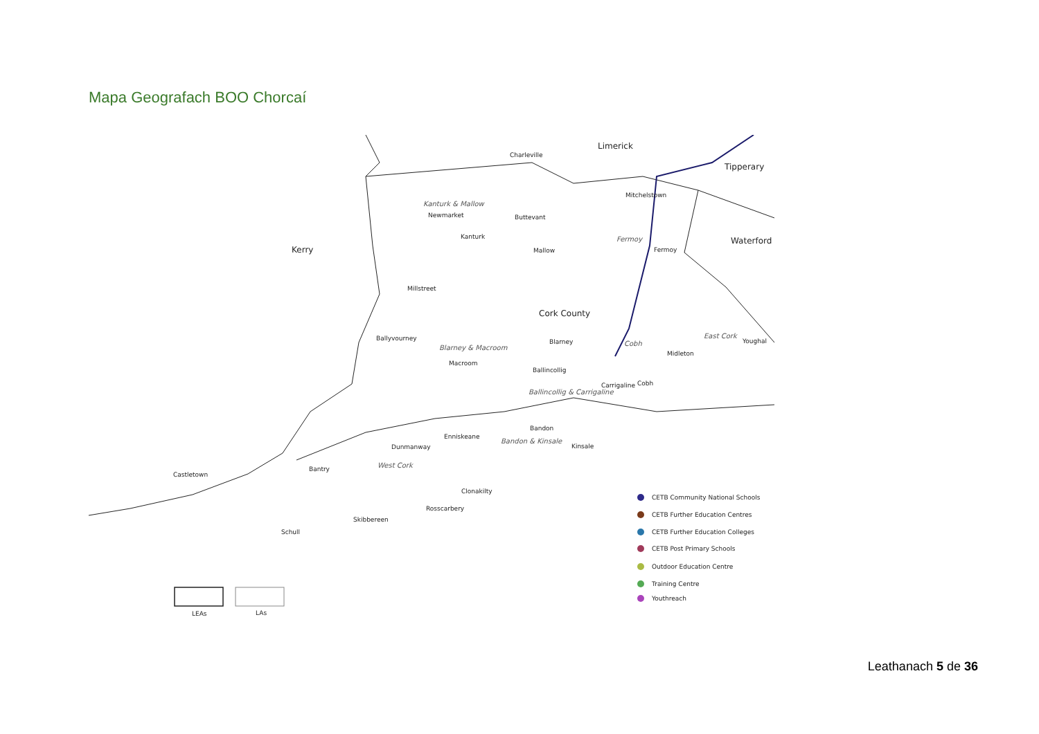Mapa Geografach BOO Chorcaí
Limerick
Tipperary
Waterford
Kerry
Cork County
Kanturk & Mallow
Fermoy
Blarney & Macroom
Cobh
East Cork
Ballincollig & Carrigaline
Bandon & Kinsale
West Cork
Charleville
Newmarket
Buttevant
Kanturk
Mallow
Mitchelstown
Fermoy
Millstreet
Ballyvourney
Blarney
Youghal
Midleton
Macroom
Ballincollig
Carrigaline
Cobh
Bandon
Enniskeane
Kinsale
Dunmanway
Castletown
Bantry
Clonakilty
Rosscarbery
Skibbereen
Schull
CETB Community National Schools
CETB Further Education Centres
CETB Further Education Colleges
CETB Post Primary Schools
Outdoor Education Centre
Training Centre
Youthreach
LEAs
LAs
Leathanach 5 de 36